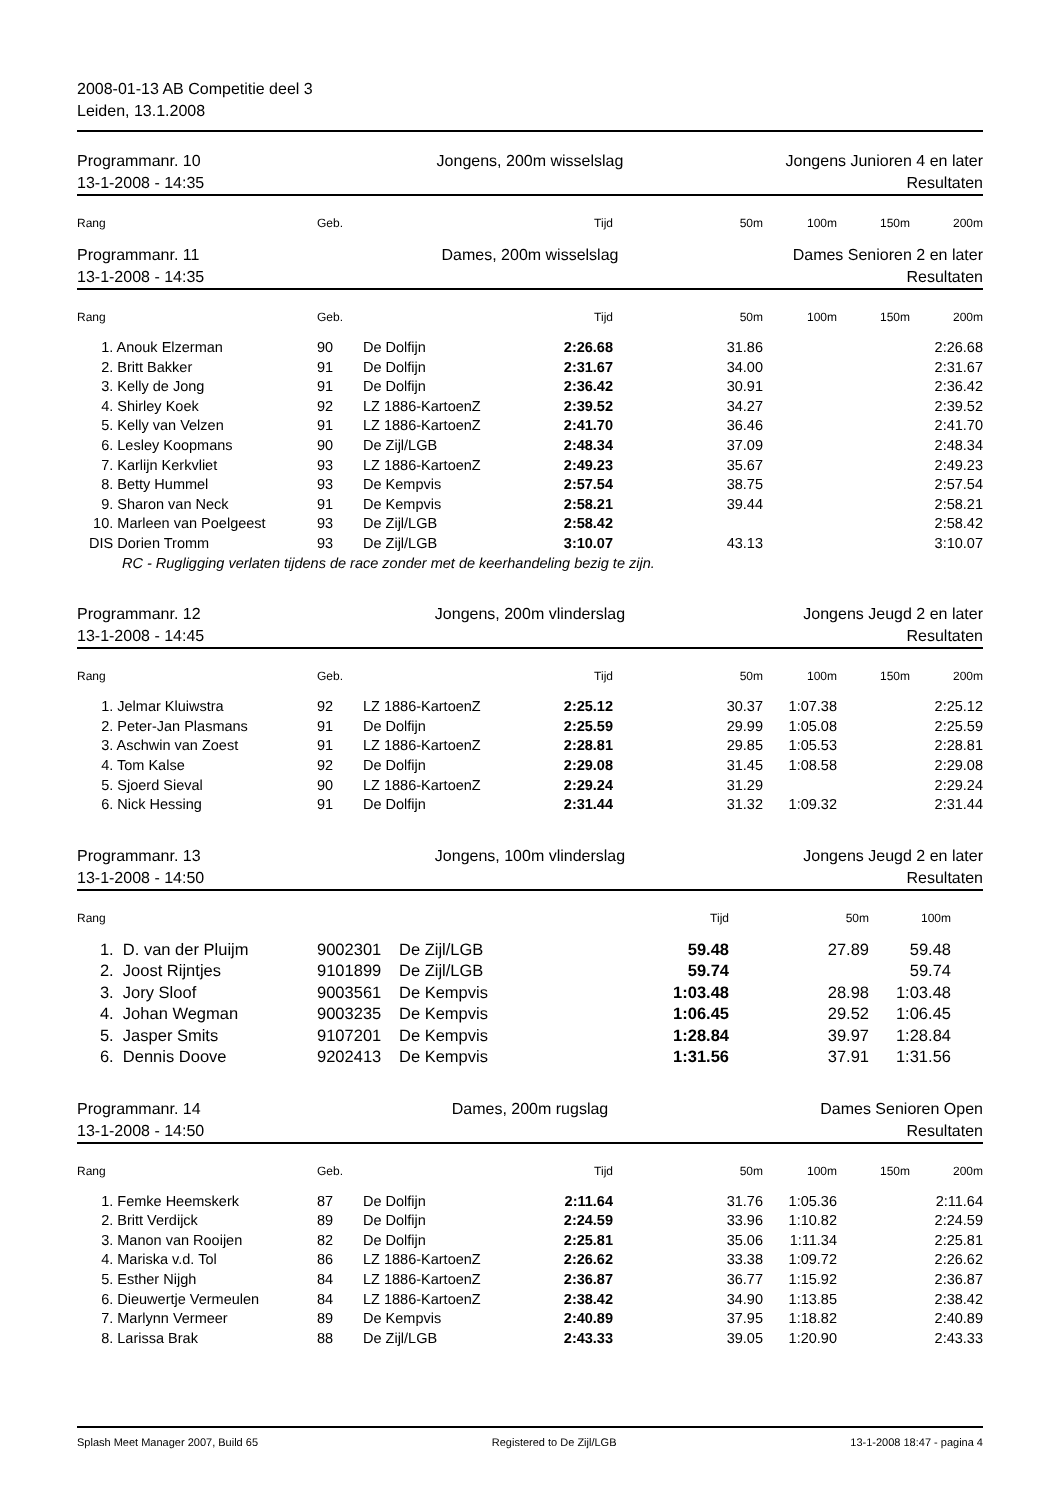2008-01-13 AB Competitie deel 3
Leiden, 13.1.2008
Programmanr. 10
13-1-2008 - 14:35
Jongens, 200m wisselslag Jongens Junioren 4 en later
Resultaten
| Rang | Geb. | | Tijd | 50m | 100m | 150m | 200m |
| --- | --- | --- | --- | --- | --- | --- | --- |
Programmanr. 11
13-1-2008 - 14:35
Dames, 200m wisselslag Dames Senioren 2 en later
Resultaten
| Rang | Geb. | | Tijd | 50m | 100m | 150m | 200m |
| --- | --- | --- | --- | --- | --- | --- | --- |
| 1. Anouk Elzerman | 90 | De Dolfijn | 2:26.68 | 31.86 | | | 2:26.68 |
| 2. Britt Bakker | 91 | De Dolfijn | 2:31.67 | 34.00 | | | 2:31.67 |
| 3. Kelly de Jong | 91 | De Dolfijn | 2:36.42 | 30.91 | | | 2:36.42 |
| 4. Shirley Koek | 92 | LZ 1886-KartoenZ | 2:39.52 | 34.27 | | | 2:39.52 |
| 5. Kelly van Velzen | 91 | LZ 1886-KartoenZ | 2:41.70 | 36.46 | | | 2:41.70 |
| 6. Lesley Koopmans | 90 | De Zijl/LGB | 2:48.34 | 37.09 | | | 2:48.34 |
| 7. Karlijn Kerkvliet | 93 | LZ 1886-KartoenZ | 2:49.23 | 35.67 | | | 2:49.23 |
| 8. Betty Hummel | 93 | De Kempvis | 2:57.54 | 38.75 | | | 2:57.54 |
| 9. Sharon van Neck | 91 | De Kempvis | 2:58.21 | 39.44 | | | 2:58.21 |
| 10. Marleen van Poelgeest | 93 | De Zijl/LGB | 2:58.42 | | | | 2:58.42 |
| DIS Dorien Tromm | 93 | De Zijl/LGB | 3:10.07 | 43.13 | | | 3:10.07 |
| RC - Rugligging verlaten tijdens de race zonder met de keerhandeling bezig te zijn. | | | | | | | |
Programmanr. 12
13-1-2008 - 14:45
Jongens, 200m vlinderslag Jongens Jeugd 2 en later
Resultaten
| Rang | Geb. | | Tijd | 50m | 100m | 150m | 200m |
| --- | --- | --- | --- | --- | --- | --- | --- |
| 1. Jelmar Kluiwstra | 92 | LZ 1886-KartoenZ | 2:25.12 | 30.37 | 1:07.38 | | 2:25.12 |
| 2. Peter-Jan Plasmans | 91 | De Dolfijn | 2:25.59 | 29.99 | 1:05.08 | | 2:25.59 |
| 3. Aschwin van Zoest | 91 | LZ 1886-KartoenZ | 2:28.81 | 29.85 | 1:05.53 | | 2:28.81 |
| 4. Tom Kalse | 92 | De Dolfijn | 2:29.08 | 31.45 | 1:08.58 | | 2:29.08 |
| 5. Sjoerd Sieval | 90 | LZ 1886-KartoenZ | 2:29.24 | 31.29 | | | 2:29.24 |
| 6. Nick Hessing | 91 | De Dolfijn | 2:31.44 | 31.32 | 1:09.32 | | 2:31.44 |
Programmanr. 13
13-1-2008 - 14:50
Jongens, 100m vlinderslag Jongens Jeugd 2 en later
Resultaten
| Rang | | | Tijd | 50m | 100m | |
| --- | --- | --- | --- | --- | --- | --- |
| 1. D. van der Pluijm | 9002301 | De Zijl/LGB | 59.48 | 27.89 | 59.48 | |
| 2. Joost Rijntjes | 9101899 | De Zijl/LGB | 59.74 | | 59.74 | |
| 3. Jory Sloof | 9003561 | De Kempvis | 1:03.48 | 28.98 | 1:03.48 | |
| 4. Johan Wegman | 9003235 | De Kempvis | 1:06.45 | 29.52 | 1:06.45 | |
| 5. Jasper Smits | 9107201 | De Kempvis | 1:28.84 | 39.97 | 1:28.84 | |
| 6. Dennis Doove | 9202413 | De Kempvis | 1:31.56 | 37.91 | 1:31.56 | |
Programmanr. 14
13-1-2008 - 14:50
Dames, 200m rugslag Dames Senioren Open
Resultaten
| Rang | Geb. | | Tijd | 50m | 100m | 150m | 200m |
| --- | --- | --- | --- | --- | --- | --- | --- |
| 1. Femke Heemskerk | 87 | De Dolfijn | 2:11.64 | 31.76 | 1:05.36 | | 2:11.64 |
| 2. Britt Verdijck | 89 | De Dolfijn | 2:24.59 | 33.96 | 1:10.82 | | 2:24.59 |
| 3. Manon van Rooijen | 82 | De Dolfijn | 2:25.81 | 35.06 | 1:11.34 | | 2:25.81 |
| 4. Mariska v.d. Tol | 86 | LZ 1886-KartoenZ | 2:26.62 | 33.38 | 1:09.72 | | 2:26.62 |
| 5. Esther Nijgh | 84 | LZ 1886-KartoenZ | 2:36.87 | 36.77 | 1:15.92 | | 2:36.87 |
| 6. Dieuwertje Vermeulen | 84 | LZ 1886-KartoenZ | 2:38.42 | 34.90 | 1:13.85 | | 2:38.42 |
| 7. Marlynn Vermeer | 89 | De Kempvis | 2:40.89 | 37.95 | 1:18.82 | | 2:40.89 |
| 8. Larissa Brak | 88 | De Zijl/LGB | 2:43.33 | 39.05 | 1:20.90 | | 2:43.33 |
Splash Meet Manager 2007, Build 65 Registered to De Zijl/LGB 13-1-2008 18:47 - pagina 4